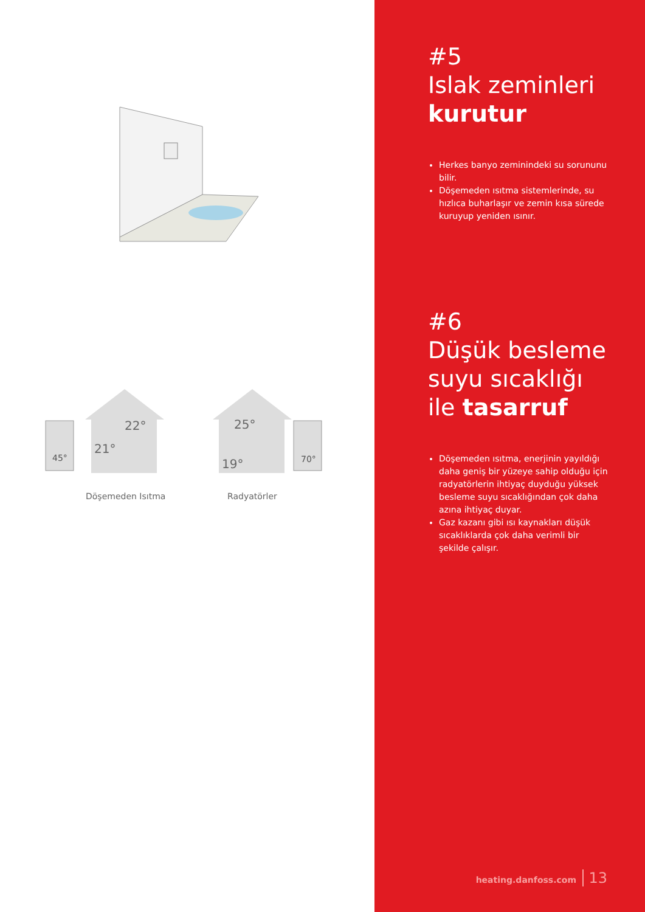45°
21°
22°
25°
19°
70°
Döşemeden Isıtma Radyatörler
#5
Islak zeminleri
kurutur
Herkes banyo zeminindeki su sorununu bilir.
Döşemeden ısıtma sistemlerinde, su hızlıca buharlaşır ve zemin kısa sürede kuruyup yeniden ısınır.
#6
Düşük besleme suyu sıcaklığı ile tasarruf
Döşemeden ısıtma, enerjinin yayıldığı daha geniş bir yüzeye sahip olduğu için radyatörlerin ihtiyaç duyduğu yüksek besleme suyu sıcaklığından çok daha azına ihtiyaç duyar.
Gaz kazanı gibi ısı kaynakları düşük sıcaklıklarda çok daha verimli bir şekilde çalışır.
heating.danfoss.com 13